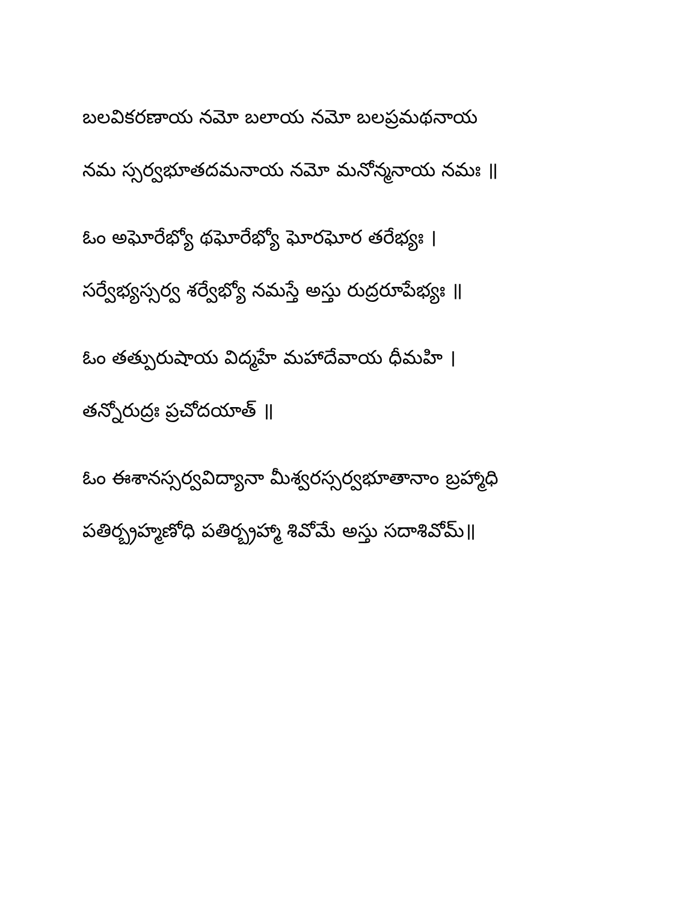బలవికరణాయ నమో బలాయ నమో బలప్రమథనాయ
నమ స్సర్వభూతదమనాయ నమో మనోన్మనాయ నమః ॥
ఓం అఘోరేభ్యో థఘోరేభ్యో ఘోరఘోర తరేభ్యః ।
సర్వేభ్యస్సర్వ శర్వేభ్యో నమస్తే అస్తు రుద్రరూపేభ్యః ॥
ఓం తత్పురుషాయ విద్మహే మహాదేవాయ ధీమహి ।
తన్నోరుద్రః ప్రచోదయాత్ ॥
ఓం ఈశానస్సర్వవిద్యానా మీశ్వరస్సర్వభూతానాం బ్రహ్మాధి
పతిర్బ్రహ్మణోధి పతిర్బ్రహ్మా శివోమే అస్తు సదాశివోమ్॥